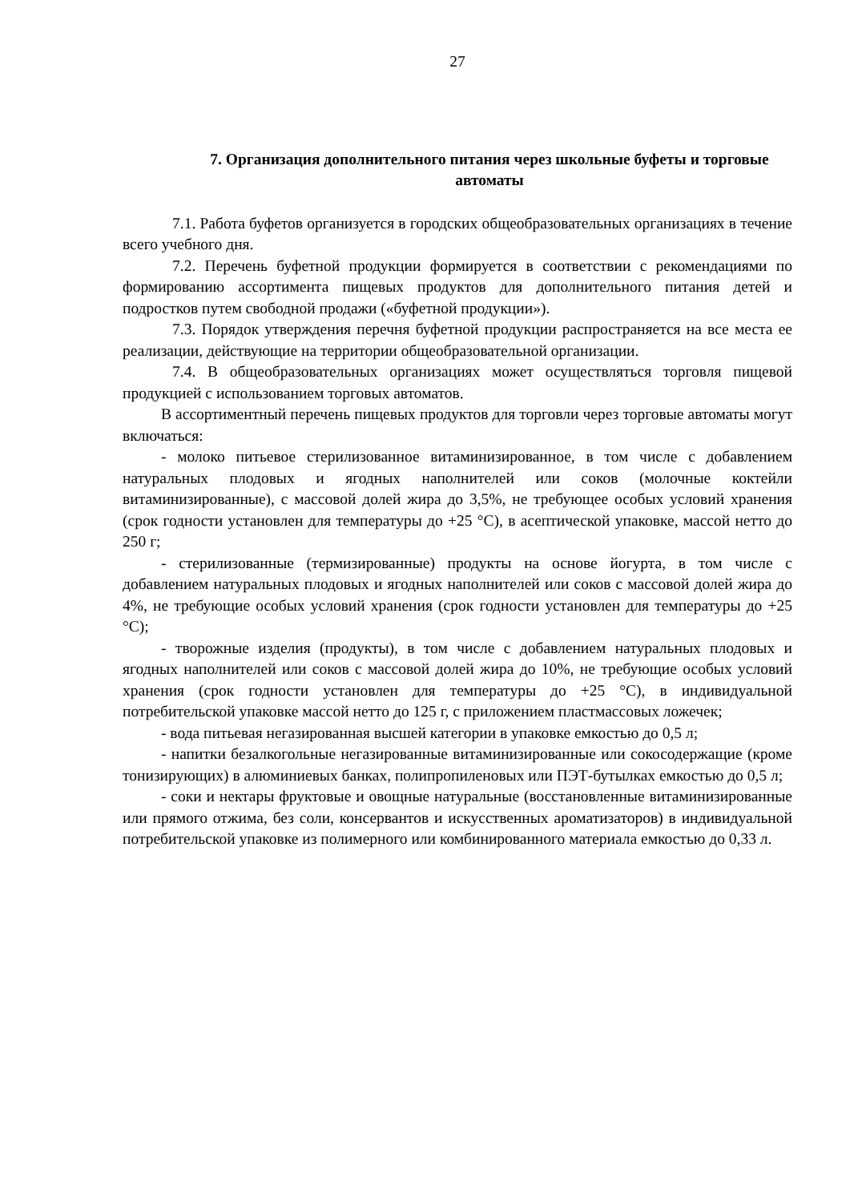27
7. Организация дополнительного питания через школьные буфеты и торговые автоматы
7.1. Работа буфетов организуется в городских общеобразовательных организациях в течение всего учебного дня.
7.2. Перечень буфетной продукции формируется в соответствии с рекомендациями по формированию ассортимента пищевых продуктов для дополнительного питания детей и подростков путем свободной продажи («буфетной продукции»).
7.3. Порядок утверждения перечня буфетной продукции распространяется на все места ее реализации, действующие на территории общеобразовательной организации.
7.4. В общеобразовательных организациях может осуществляться торговля пищевой продукцией с использованием торговых автоматов.
В ассортиментный перечень пищевых продуктов для торговли через торговые автоматы могут включаться:
- молоко питьевое стерилизованное витаминизированное, в том числе с добавлением натуральных плодовых и ягодных наполнителей или соков (молочные коктейли витаминизированные), с массовой долей жира до 3,5%, не требующее особых условий хранения (срок годности установлен для температуры до +25 °С), в асептической упаковке, массой нетто до 250 г;
- стерилизованные (термизированные) продукты на основе йогурта, в том числе с добавлением натуральных плодовых и ягодных наполнителей или соков с массовой долей жира до 4%, не требующие особых условий хранения (срок годности установлен для температуры до +25 °С);
- творожные изделия (продукты), в том числе с добавлением натуральных плодовых и ягодных наполнителей или соков с массовой долей жира до 10%, не требующие особых условий хранения (срок годности установлен для температуры до +25 °С), в индивидуальной потребительской упаковке массой нетто до 125 г, с приложением пластмассовых ложечек;
- вода питьевая негазированная высшей категории в упаковке емкостью до 0,5 л;
- напитки безалкогольные негазированные витаминизированные или сокосодержащие (кроме тонизирующих) в алюминиевых банках, полипропиленовых или ПЭТ-бутылках емкостью до 0,5 л;
- соки и нектары фруктовые и овощные натуральные (восстановленные витаминизированные или прямого отжима, без соли, консервантов и искусственных ароматизаторов) в индивидуальной потребительской упаковке из полимерного или комбинированного материала емкостью до 0,33 л.